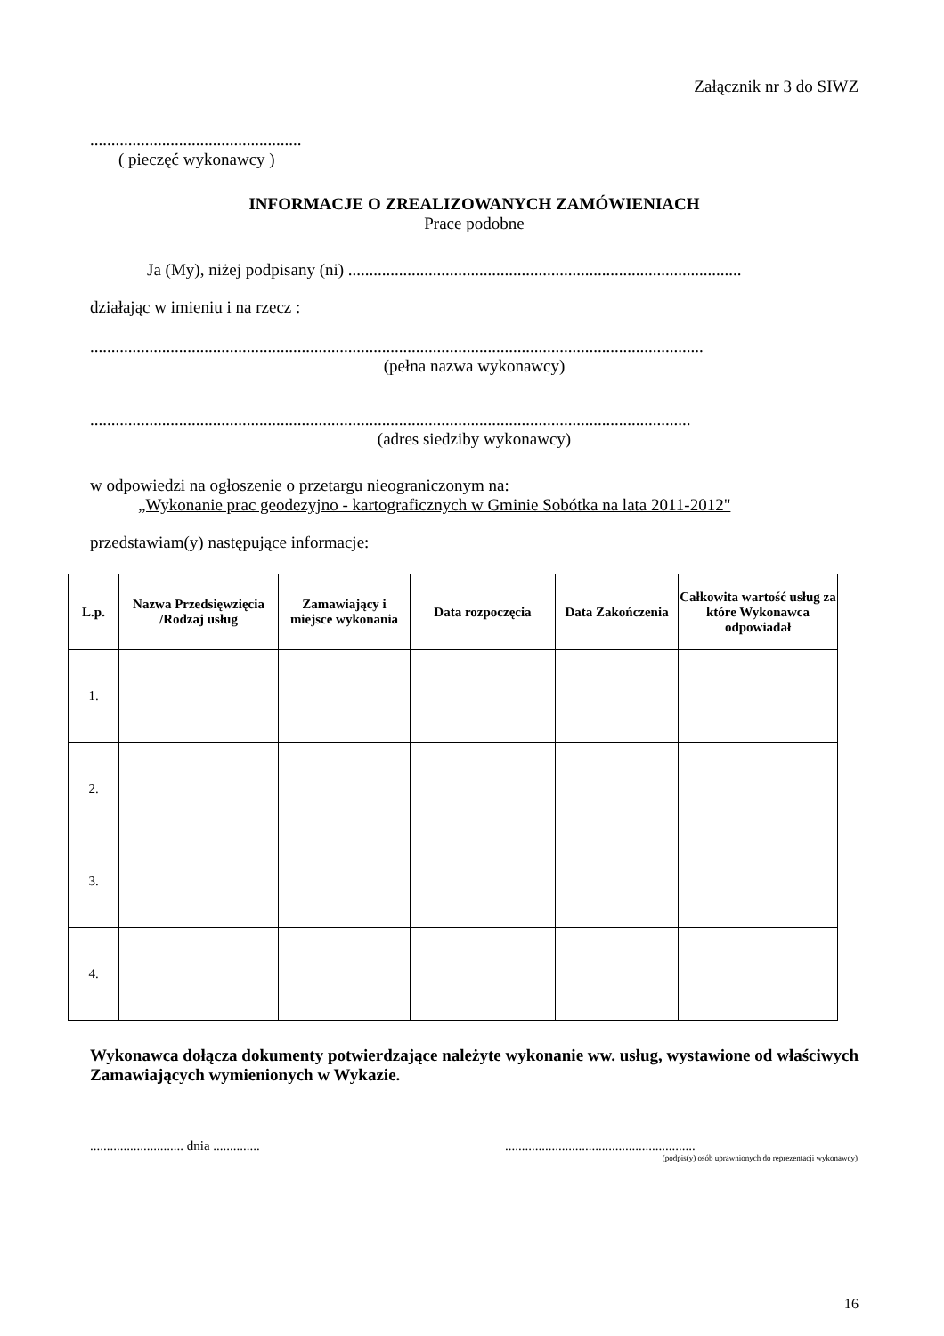Załącznik nr 3 do SIWZ
..................................................
( pieczęć wykonawcy )
INFORMACJE O ZREALIZOWANYCH ZAMÓWIENIACH
Prace podobne
Ja (My), niżej podpisany (ni) .............................................................................................
działając w imieniu i na rzecz :
.................................................................................................................................................
(pełna nazwa wykonawcy)
..............................................................................................................................................
(adres siedziby wykonawcy)
w odpowiedzi na ogłoszenie o przetargu nieograniczonym na:
„Wykonanie prac geodezyjno - kartograficznych w Gminie Sobótka na lata 2011-2012"
przedstawiam(y) następujące informacje:
| L.p. | Nazwa Przedsięwzięcia /Rodzaj usług | Zamawiający i miejsce wykonania | Data rozpoczęcia | Data Zakończenia | Całkowita wartość usług za które Wykonawca odpowiadał |
| --- | --- | --- | --- | --- | --- |
| 1. | | | | | |
| 2. | | | | | |
| 3. | | | | | |
| 4. | | | | | |
Wykonawca dołącza dokumenty potwierdzające należyte wykonanie ww. usług, wystawione od właściwych Zamawiających wymienionych w Wykazie.
............................ dnia .............. .........................................................
(podpis(y) osób uprawnionych do reprezentacji wykonawcy)
16